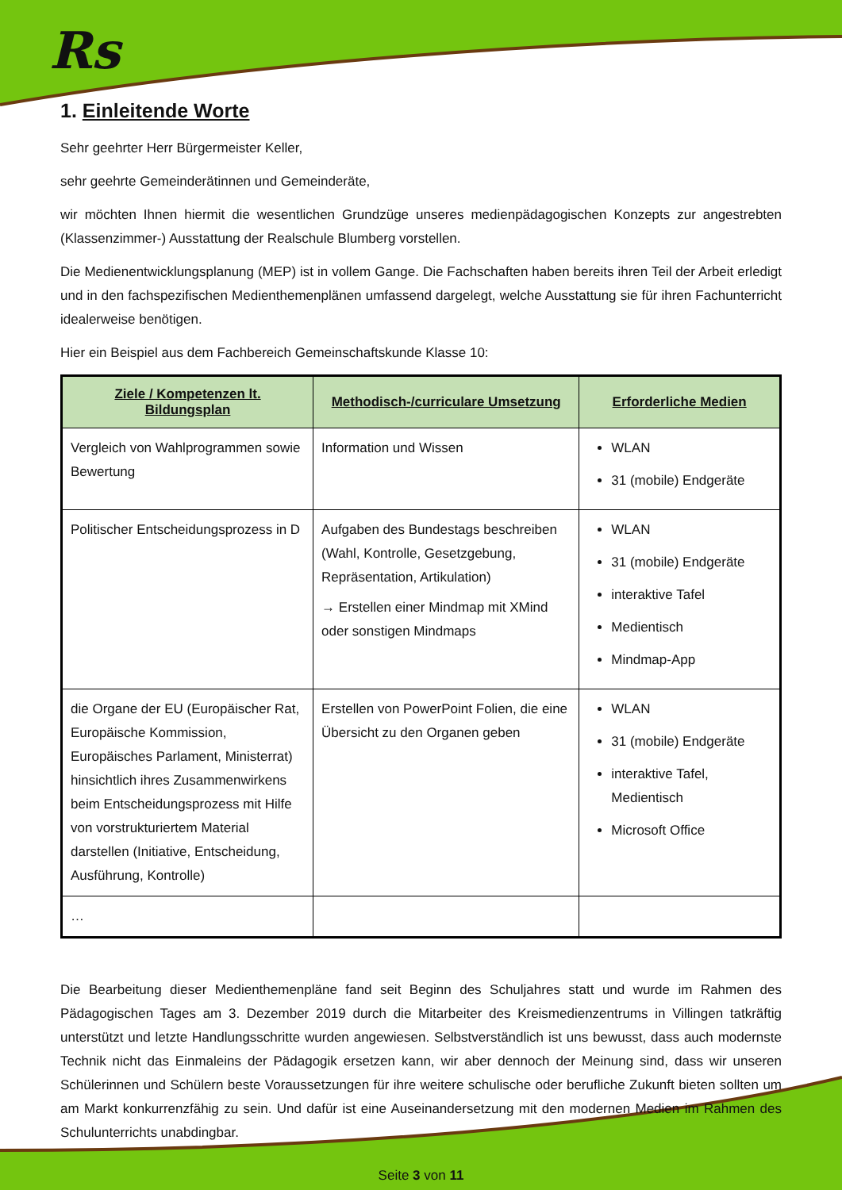Rs
1. Einleitende Worte
Sehr geehrter Herr Bürgermeister Keller,
sehr geehrte Gemeinderätinnen und Gemeinderäte,
wir möchten Ihnen hiermit die wesentlichen Grundzüge unseres medienpädagogischen Konzepts zur angestrebten (Klassenzimmer-) Ausstattung der Realschule Blumberg vorstellen.
Die Medienentwicklungsplanung (MEP) ist in vollem Gange. Die Fachschaften haben bereits ihren Teil der Arbeit erledigt und in den fachspezifischen Medienthemenplänen umfassend dargelegt, welche Ausstattung sie für ihren Fachunterricht idealerweise benötigen.
Hier ein Beispiel aus dem Fachbereich Gemeinschaftskunde Klasse 10:
| Ziele / Kompetenzen lt. Bildungsplan | Methodisch-/curriculare Umsetzung | Erforderliche Medien |
| --- | --- | --- |
| Vergleich von Wahlprogrammen sowie Bewertung | Information und Wissen | WLAN 31 (mobile) Endgeräte |
| Politischer Entscheidungsprozess in D | Aufgaben des Bundestags beschreiben (Wahl, Kontrolle, Gesetzgebung, Repräsentation, Artikulation) → Erstellen einer Mindmap mit XMind oder sonstigen Mindmaps | WLAN 31 (mobile) Endgeräte interaktive Tafel Medientisch Mindmap-App |
| die Organe der EU (Europäischer Rat, Europäische Kommission, Europäisches Parlament, Ministerrat) hinsichtlich ihres Zusammenwirkens beim Entscheidungsprozess mit Hilfe von vorstrukturiertem Material darstellen (Initiative, Entscheidung, Ausführung, Kontrolle) | Erstellen von PowerPoint Folien, die eine Übersicht zu den Organen geben | WLAN 31 (mobile) Endgeräte interaktive Tafel, Medientisch Microsoft Office |
| … | | |
Die Bearbeitung dieser Medienthemenpläne fand seit Beginn des Schuljahres statt und wurde im Rahmen des Pädagogischen Tages am 3. Dezember 2019 durch die Mitarbeiter des Kreismedienzentrums in Villingen tatkräftig unterstützt und letzte Handlungsschritte wurden angewiesen. Selbstverständlich ist uns bewusst, dass auch modernste Technik nicht das Einmaleins der Pädagogik ersetzen kann, wir aber dennoch der Meinung sind, dass wir unseren Schülerinnen und Schülern beste Voraussetzungen für ihre weitere schulische oder berufliche Zukunft bieten sollten um am Markt konkurrenzfähig zu sein. Und dafür ist eine Auseinandersetzung mit den modernen Medien im Rahmen des Schulunterrichts unabdingbar.
Seite 3 von 11